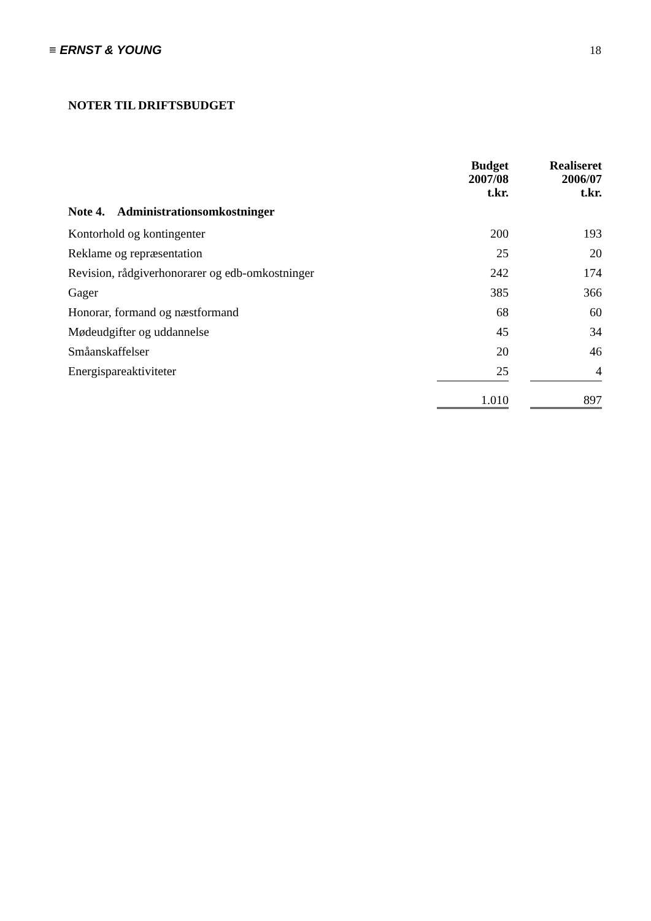≡ ERNST & YOUNG 18
NOTER TIL DRIFTSBUDGET
| | Budget 2007/08 t.kr. | | Realiseret 2006/07 t.kr. |
| --- | --- | --- | --- |
| Note 4. Administrationsomkostninger | | | |
| Kontorhold og kontingenter | 200 | | 193 |
| Reklame og repræsentation | 25 | | 20 |
| Revision, rådgiverhonorarer og edb-omkostninger | 242 | | 174 |
| Gager | 385 | | 366 |
| Honorar, formand og næstformand | 68 | | 60 |
| Mødeudgifter og uddannelse | 45 | | 34 |
| Småanskaffelser | 20 | | 46 |
| Energispareaktiviteter | 25 | | 4 |
| | 1.010 | | 897 |